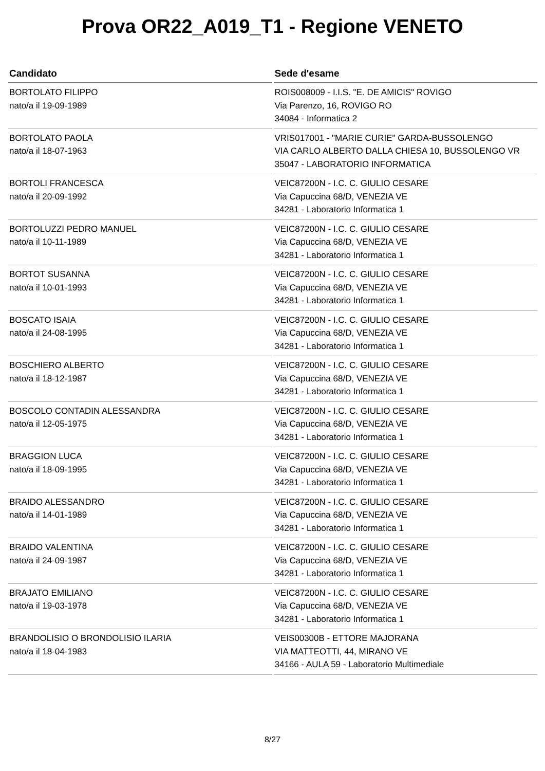Prova OR22_A019_T1 - Regione VENETO
| Candidato | Sede d'esame |
| --- | --- |
| BORTOLATO FILIPPO nato/a il 19-09-1989 | ROIS008009 - I.I.S. "E. DE AMICIS" ROVIGO Via Parenzo, 16, ROVIGO RO 34084 - Informatica 2 |
| BORTOLATO PAOLA nato/a il 18-07-1963 | VRIS017001 - "MARIE CURIE" GARDA-BUSSOLENGO VIA CARLO ALBERTO DALLA CHIESA 10, BUSSOLENGO VR 35047 - LABORATORIO INFORMATICA |
| BORTOLI FRANCESCA nato/a il 20-09-1992 | VEIC87200N - I.C. C. GIULIO CESARE Via Capuccina 68/D, VENEZIA VE 34281 - Laboratorio Informatica 1 |
| BORTOLUZZI PEDRO MANUEL nato/a il 10-11-1989 | VEIC87200N - I.C. C. GIULIO CESARE Via Capuccina 68/D, VENEZIA VE 34281 - Laboratorio Informatica 1 |
| BORTOT SUSANNA nato/a il 10-01-1993 | VEIC87200N - I.C. C. GIULIO CESARE Via Capuccina 68/D, VENEZIA VE 34281 - Laboratorio Informatica 1 |
| BOSCATO ISAIA nato/a il 24-08-1995 | VEIC87200N - I.C. C. GIULIO CESARE Via Capuccina 68/D, VENEZIA VE 34281 - Laboratorio Informatica 1 |
| BOSCHIERO ALBERTO nato/a il 18-12-1987 | VEIC87200N - I.C. C. GIULIO CESARE Via Capuccina 68/D, VENEZIA VE 34281 - Laboratorio Informatica 1 |
| BOSCOLO CONTADIN ALESSANDRA nato/a il 12-05-1975 | VEIC87200N - I.C. C. GIULIO CESARE Via Capuccina 68/D, VENEZIA VE 34281 - Laboratorio Informatica 1 |
| BRAGGION LUCA nato/a il 18-09-1995 | VEIC87200N - I.C. C. GIULIO CESARE Via Capuccina 68/D, VENEZIA VE 34281 - Laboratorio Informatica 1 |
| BRAIDO ALESSANDRO nato/a il 14-01-1989 | VEIC87200N - I.C. C. GIULIO CESARE Via Capuccina 68/D, VENEZIA VE 34281 - Laboratorio Informatica 1 |
| BRAIDO VALENTINA nato/a il 24-09-1987 | VEIC87200N - I.C. C. GIULIO CESARE Via Capuccina 68/D, VENEZIA VE 34281 - Laboratorio Informatica 1 |
| BRAJATO EMILIANO nato/a il 19-03-1978 | VEIC87200N - I.C. C. GIULIO CESARE Via Capuccina 68/D, VENEZIA VE 34281 - Laboratorio Informatica 1 |
| BRANDOLISIO O BRONDOLISIO ILARIA nato/a il 18-04-1983 | VEIS00300B - ETTORE MAJORANA VIA MATTEOTTI, 44, MIRANO VE 34166 - AULA 59 - Laboratorio Multimediale |
8/27